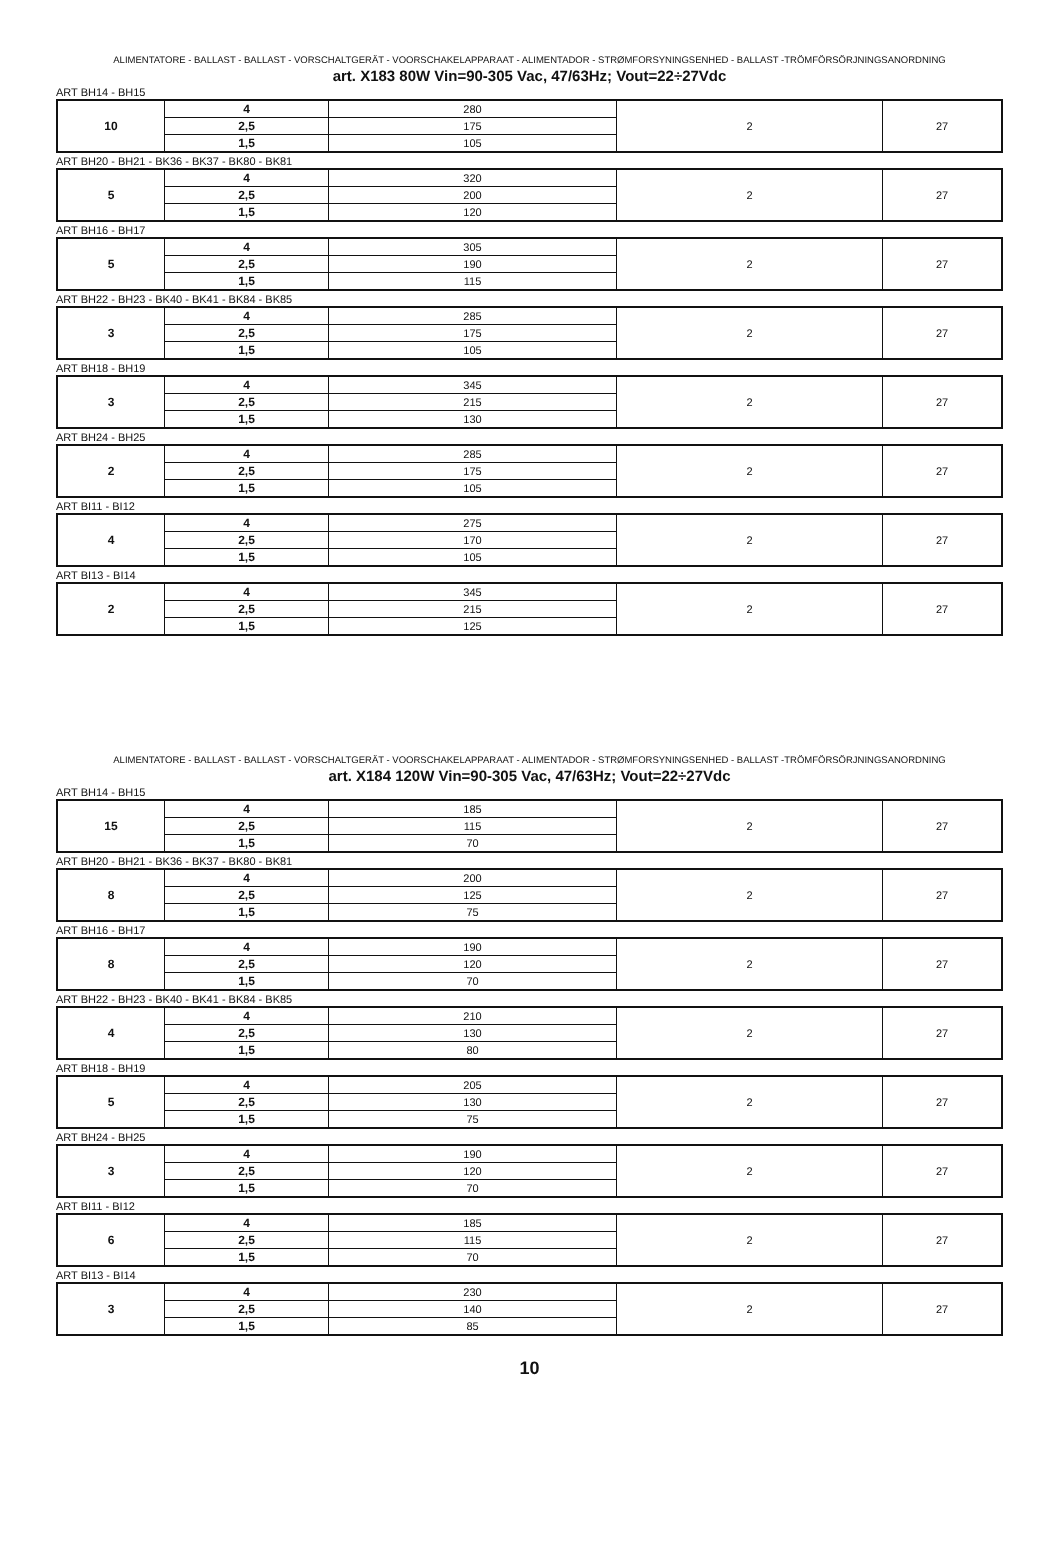ALIMENTATORE - BALLAST - BALLAST - VORSCHALTGERÄT - VOORSCHAKELAPPARAAT - ALIMENTADOR - STRØMFORSYNINGSENHED - BALLAST -TRÖMFÖRSÖRJNINGSANORDNING
art. X183 80W Vin=90-305 Vac, 47/63Hz; Vout=22÷27Vdc
ART BH14 - BH15
| 10 | 4 | 280 | 2 | 27 |
| | 2,5 | 175 | | |
| | 1,5 | 105 | | |
ART BH20 - BH21 - BK36 - BK37 - BK80 - BK81
| 5 | 4 | 320 | 2 | 27 |
| | 2,5 | 200 | | |
| | 1,5 | 120 | | |
ART BH16 - BH17
| 5 | 4 | 305 | 2 | 27 |
| | 2,5 | 190 | | |
| | 1,5 | 115 | | |
ART BH22 - BH23 - BK40 - BK41 - BK84 - BK85
| 3 | 4 | 285 | 2 | 27 |
| | 2,5 | 175 | | |
| | 1,5 | 105 | | |
ART BH18 - BH19
| 3 | 4 | 345 | 2 | 27 |
| | 2,5 | 215 | | |
| | 1,5 | 130 | | |
ART BH24 - BH25
| 2 | 4 | 285 | 2 | 27 |
| | 2,5 | 175 | | |
| | 1,5 | 105 | | |
ART BI11 - BI12
| 4 | 4 | 275 | 2 | 27 |
| | 2,5 | 170 | | |
| | 1,5 | 105 | | |
ART BI13 - BI14
| 2 | 4 | 345 | 2 | 27 |
| | 2,5 | 215 | | |
| | 1,5 | 125 | | |
ALIMENTATORE - BALLAST - BALLAST - VORSCHALTGERÄT - VOORSCHAKELAPPARAAT - ALIMENTADOR - STRØMFORSYNINGSENHED - BALLAST -TRÖMFÖRSÖRJNINGSANORDNING
art. X184 120W Vin=90-305 Vac, 47/63Hz; Vout=22÷27Vdc
ART BH14 - BH15
| 15 | 4 | 185 | 2 | 27 |
| | 2,5 | 115 | | |
| | 1,5 | 70 | | |
ART BH20 - BH21 - BK36 - BK37 - BK80 - BK81
| 8 | 4 | 200 | 2 | 27 |
| | 2,5 | 125 | | |
| | 1,5 | 75 | | |
ART BH16 - BH17
| 8 | 4 | 190 | 2 | 27 |
| | 2,5 | 120 | | |
| | 1,5 | 70 | | |
ART BH22 - BH23 - BK40 - BK41 - BK84 - BK85
| 4 | 4 | 210 | 2 | 27 |
| | 2,5 | 130 | | |
| | 1,5 | 80 | | |
ART BH18 - BH19
| 5 | 4 | 205 | 2 | 27 |
| | 2,5 | 130 | | |
| | 1,5 | 75 | | |
ART BH24 - BH25
| 3 | 4 | 190 | 2 | 27 |
| | 2,5 | 120 | | |
| | 1,5 | 70 | | |
ART BI11 - BI12
| 6 | 4 | 185 | 2 | 27 |
| | 2,5 | 115 | | |
| | 1,5 | 70 | | |
ART BI13 - BI14
| 3 | 4 | 230 | 2 | 27 |
| | 2,5 | 140 | | |
| | 1,5 | 85 | | |
10